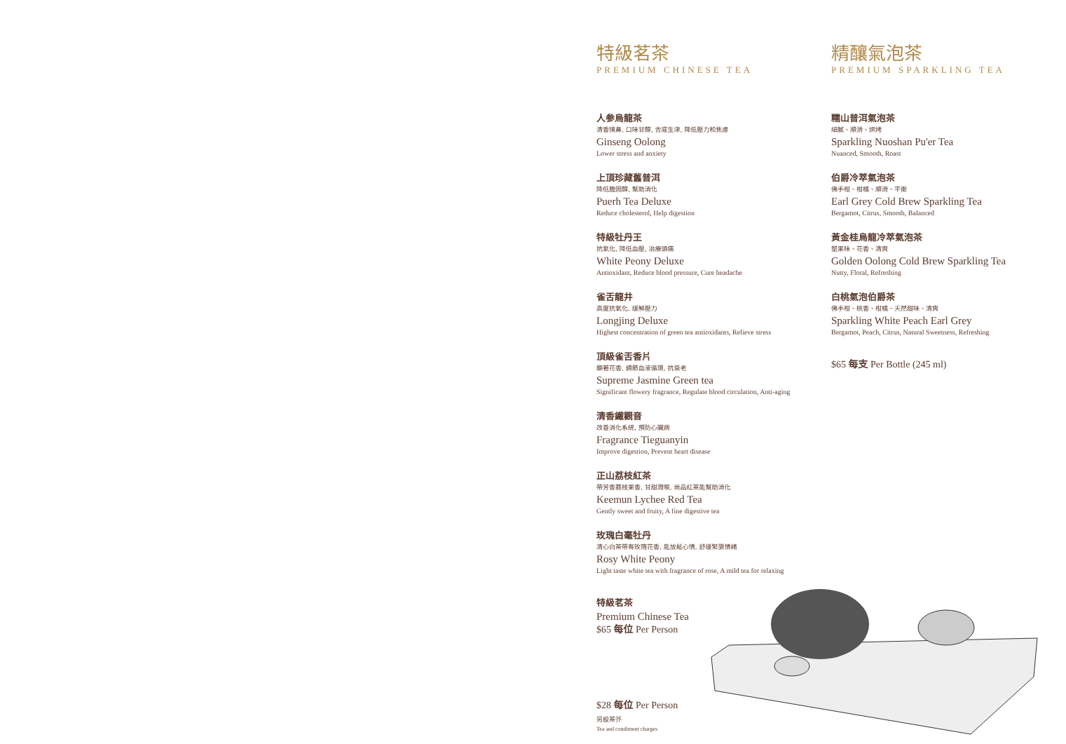特級茗茶
PREMIUM CHINESE TEA
人参烏龍茶
清香撲鼻, 口味甘醇, 舌底生津, 降低壓力和焦慮
Ginseng Oolong
Lower stress and anxiety
上頂珍藏舊普洱
降低膽固醇, 幫助消化
Puerh Tea Deluxe
Reduce cholesterol, Help digestion
特級牡丹王
抗氧化, 降低血壓, 治療頭痛
White Peony Deluxe
Antioxidant, Reduce blood pressure, Cure headache
雀舌龍井
高度抗氧化, 緩解壓力
Longjing Deluxe
Highest concentration of green tea antioxidants, Relieve stress
頂級雀舌香片
顯著花香, 調節血液循環, 抗衰老
Supreme Jasmine Green tea
Significant flowery fragrance, Regulate blood circulation, Anti-aging
清香鐵觀音
改善消化系統, 預防心臟病
Fragrance Tieguanyin
Improve digestion, Prevent heart disease
正山荔枝紅茶
帶芳香荔枝果香, 甘甜潤喉, 尚品紅茶能幫助消化
Keemun Lychee Red Tea
Gently sweet and fruity, A fine digestive tea
玫瑰白毫牡丹
清心白茶帶有玫瑰花香, 能放鬆心情, 舒緩緊張情緒
Rosy White Peony
Light taste white tea with fragrance of rose, A mild tea for relaxing
特級茗茶
Premium Chinese Tea
$65 每位 Per Person
$28 每位 Per Person
另設茶芥
Tea and condiment charges
精釀氣泡茶
PREMIUM SPARKLING TEA
糯山普洱氣泡茶
細膩、順滑、烘烤
Sparkling Nuoshan Pu'er Tea
Nuanced, Smooth, Roast
伯爵冷萃氣泡茶
佛手柑、柑橘、順滑、平衡
Earl Grey Cold Brew Sparkling Tea
Bergamot, Citrus, Smooth, Balanced
黃金桂烏龍冷萃氣泡茶
堅果味、花香、清爽
Golden Oolong Cold Brew Sparkling Tea
Nutty, Floral, Refreshing
白桃氣泡伯爵茶
佛手柑、桃香、柑橘、天然甜味、清爽
Sparkling White Peach Earl Grey
Bergamot, Peach, Citrus, Natural Sweetness, Refreshing
$65 每支 Per Bottle (245 ml)